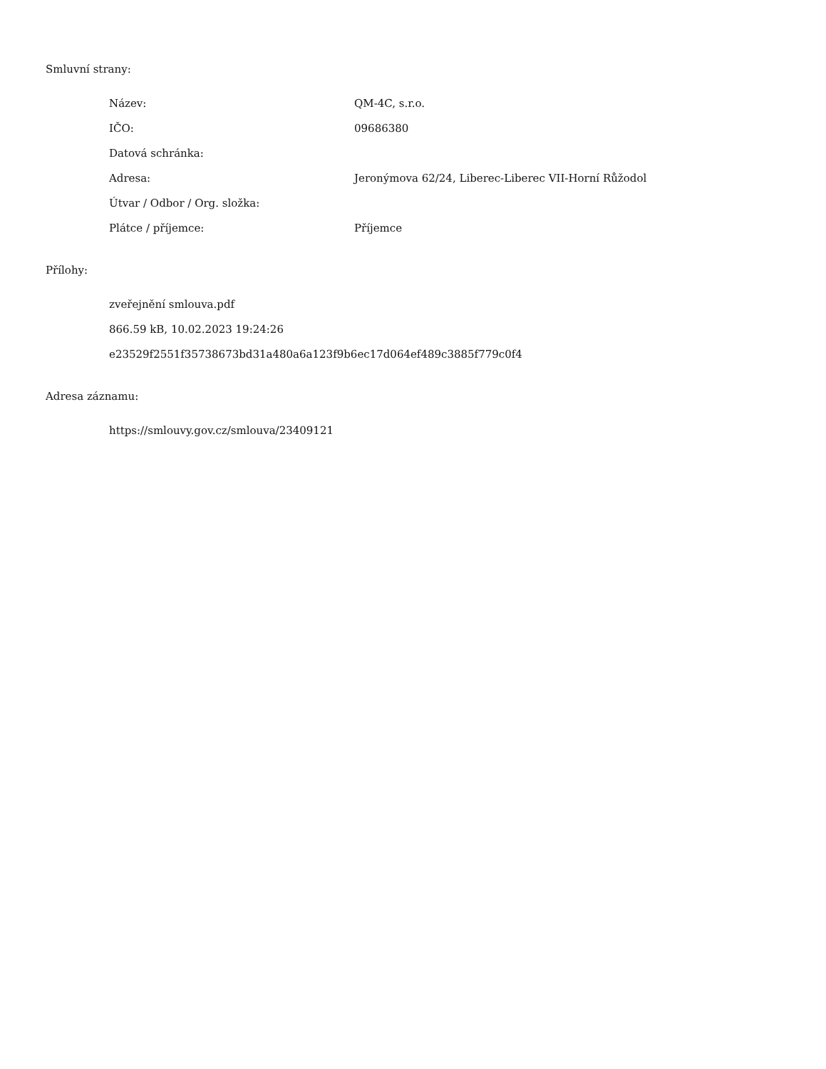Smluvní strany:
| Název: | QM-4C, s.r.o. |
| IČO: | 09686380 |
| Datová schránka: | |
| Adresa: | Jeronýmova 62/24, Liberec-Liberec VII-Horní Růžodol |
| Útvar / Odbor / Org. složka: | |
| Plátce / příjemce: | Příjemce |
Přílohy:
zveřejnění smlouva.pdf
866.59 kB, 10.02.2023 19:24:26
e23529f2551f35738673bd31a480a6a123f9b6ec17d064ef489c3885f779c0f4
Adresa záznamu:
https://smlouvy.gov.cz/smlouva/23409121